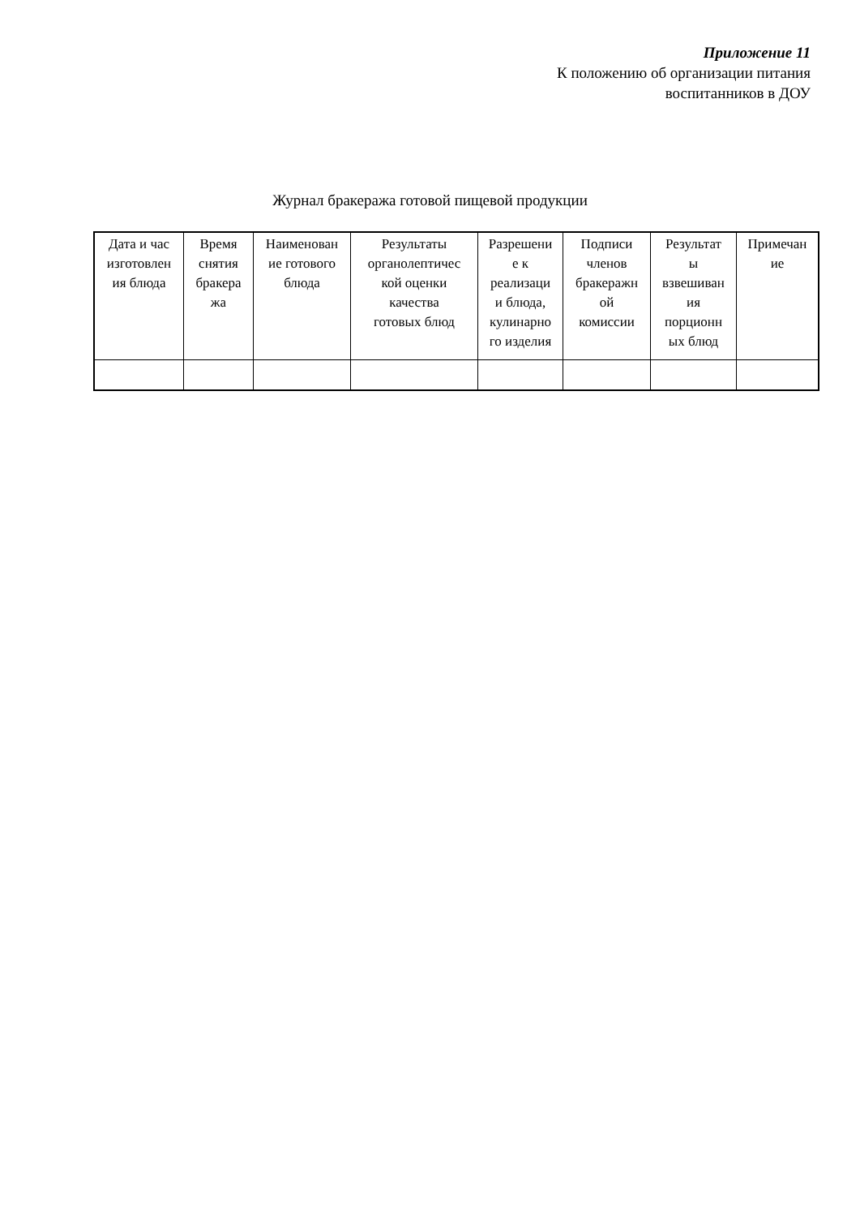Приложение 11
К положению об организации питания
воспитанников в ДОУ
Журнал бракеража готовой пищевой продукции
| Дата и час изготовлен ия блюда | Время снятия бракера жа | Наименован ие готового блюда | Результаты органолептичес кой оценки качества готовых блюд | Разрешени е к реализаци и блюда, кулинарно го изделия | Подписи членов бракеражн ой комиссии | Результат ы взвешиван ия порционн ых блюд | Примечан ие |
| --- | --- | --- | --- | --- | --- | --- | --- |